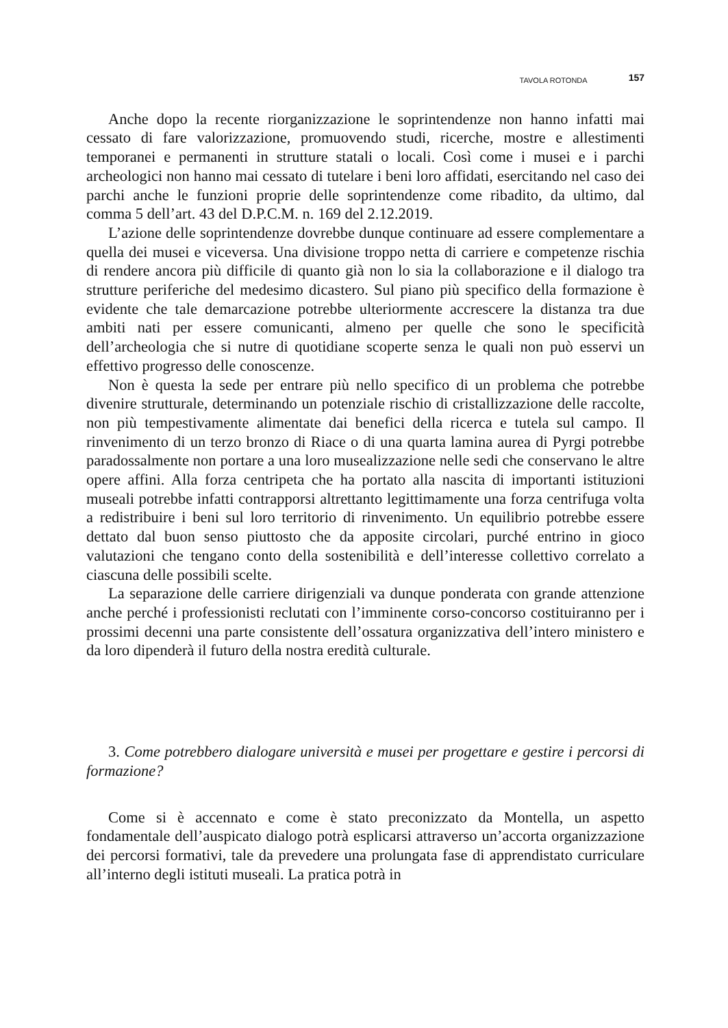TAVOLA ROTONDA 157
Anche dopo la recente riorganizzazione le soprintendenze non hanno infatti mai cessato di fare valorizzazione, promuovendo studi, ricerche, mostre e allestimenti temporanei e permanenti in strutture statali o locali. Così come i musei e i parchi archeologici non hanno mai cessato di tutelare i beni loro affidati, esercitando nel caso dei parchi anche le funzioni proprie delle soprintendenze come ribadito, da ultimo, dal comma 5 dell’art. 43 del D.P.C.M. n. 169 del 2.12.2019.
L’azione delle soprintendenze dovrebbe dunque continuare ad essere complementare a quella dei musei e viceversa. Una divisione troppo netta di carriere e competenze rischia di rendere ancora più difficile di quanto già non lo sia la collaborazione e il dialogo tra strutture periferiche del medesimo dicastero. Sul piano più specifico della formazione è evidente che tale demarcazione potrebbe ulteriormente accrescere la distanza tra due ambiti nati per essere comunicanti, almeno per quelle che sono le specificità dell’archeologia che si nutre di quotidiane scoperte senza le quali non può esservi un effettivo progresso delle conoscenze.
Non è questa la sede per entrare più nello specifico di un problema che potrebbe divenire strutturale, determinando un potenziale rischio di cristallizzazione delle raccolte, non più tempestivamente alimentate dai benefici della ricerca e tutela sul campo. Il rinvenimento di un terzo bronzo di Riace o di una quarta lamina aurea di Pyrgi potrebbe paradossalmente non portare a una loro musealizzazione nelle sedi che conservano le altre opere affini. Alla forza centripeta che ha portato alla nascita di importanti istituzioni museali potrebbe infatti contrapporsi altrettanto legittimamente una forza centrifuga volta a redistribuire i beni sul loro territorio di rinvenimento. Un equilibrio potrebbe essere dettato dal buon senso piuttosto che da apposite circolari, purché entrino in gioco valutazioni che tengano conto della sostenibilità e dell’interesse collettivo correlato a ciascuna delle possibili scelte.
La separazione delle carriere dirigenziali va dunque ponderata con grande attenzione anche perché i professionisti reclutati con l’imminente corso-concorso costituiranno per i prossimi decenni una parte consistente dell’ossatura organizzativa dell’intero ministero e da loro dipenderà il futuro della nostra eredità culturale.
3. Come potrebbero dialogare università e musei per progettare e gestire i percorsi di formazione?
Come si è accennato e come è stato preconizzato da Montella, un aspetto fondamentale dell’auspicato dialogo potrà esplicarsi attraverso un’accorta organizzazione dei percorsi formativi, tale da prevedere una prolungata fase di apprendistato curriculare all’interno degli istituti museali. La pratica potrà in